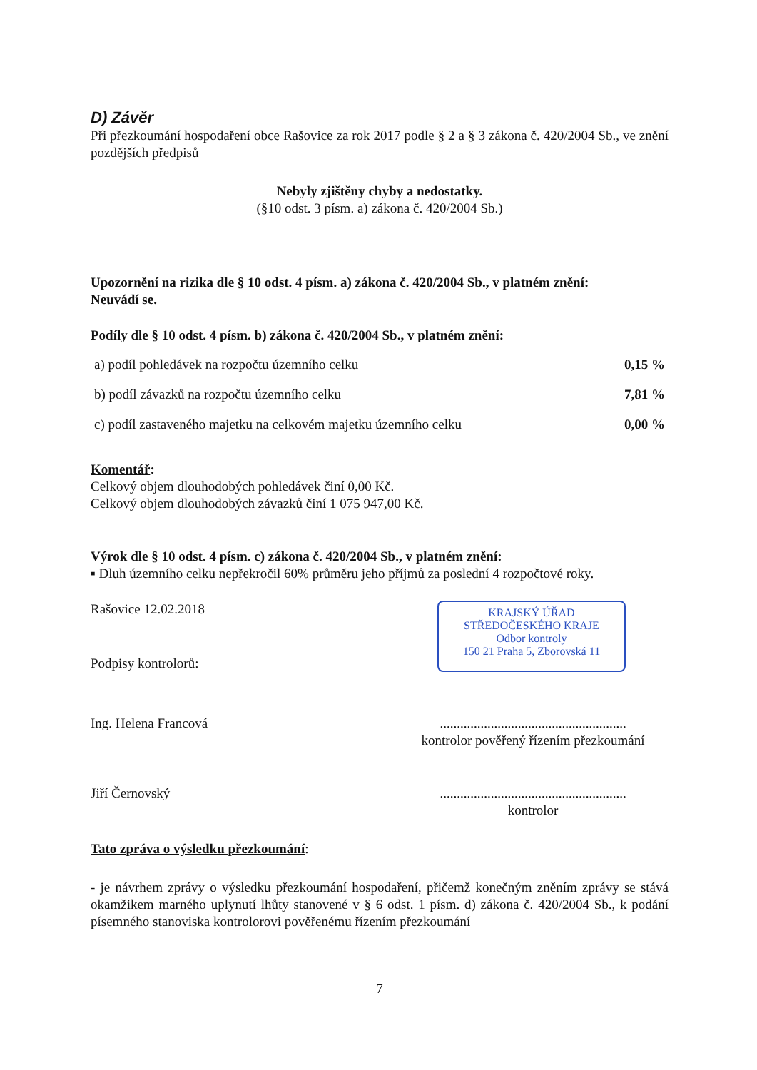D) Závěr
Při přezkoumání hospodaření obce Rašovice za rok 2017 podle § 2 a § 3 zákona č. 420/2004 Sb., ve znění pozdějších předpisů
Nebyly zjištěny chyby a nedostatky.
(§10 odst. 3 písm. a) zákona č. 420/2004 Sb.)
Upozornění na rizika dle § 10 odst. 4 písm. a) zákona č. 420/2004 Sb., v platném znění:
Neuvádí se.
Podíly dle § 10 odst. 4 písm. b) zákona č. 420/2004 Sb., v platném znění:
| a) podíl pohledávek na rozpočtu územního celku | 0,15 % |
| b) podíl závazků na rozpočtu územního celku | 7,81 % |
| c) podíl zastaveného majetku na celkovém majetku územního celku | 0,00 % |
Komentář:
Celkový objem dlouhodobých pohledávek činí 0,00 Kč.
Celkový objem dlouhodobých závazků činí 1 075 947,00 Kč.
Výrok dle § 10 odst. 4 písm. c) zákona č. 420/2004 Sb., v platném znění:
▪ Dluh územního celku nepřekročil 60% průměru jeho příjmů za poslední 4 rozpočtové roky.
Rašovice 12.02.2018
Podpisy kontrolorů:
KRAJSKÝ ÚŘAD
STŘEDOČESKÉHO KRAJE
Odbor kontroly
150 21 Praha 5, Zborovská 11
Ing. Helena Francová .......................................................
kontrolor pověřený řízením přezkoumání
Jiří Černovský .......................................................
kontrolor
Tato zpráva o výsledku přezkoumání:
- je návrhem zprávy o výsledku přezkoumání hospodaření, přičemž konečným zněním zprávy se stává okamžikem marného uplynutí lhůty stanovené v § 6 odst. 1 písm. d) zákona č. 420/2004 Sb., k podání písemného stanoviska kontrolorovi pověřenému řízením přezkoumání
7